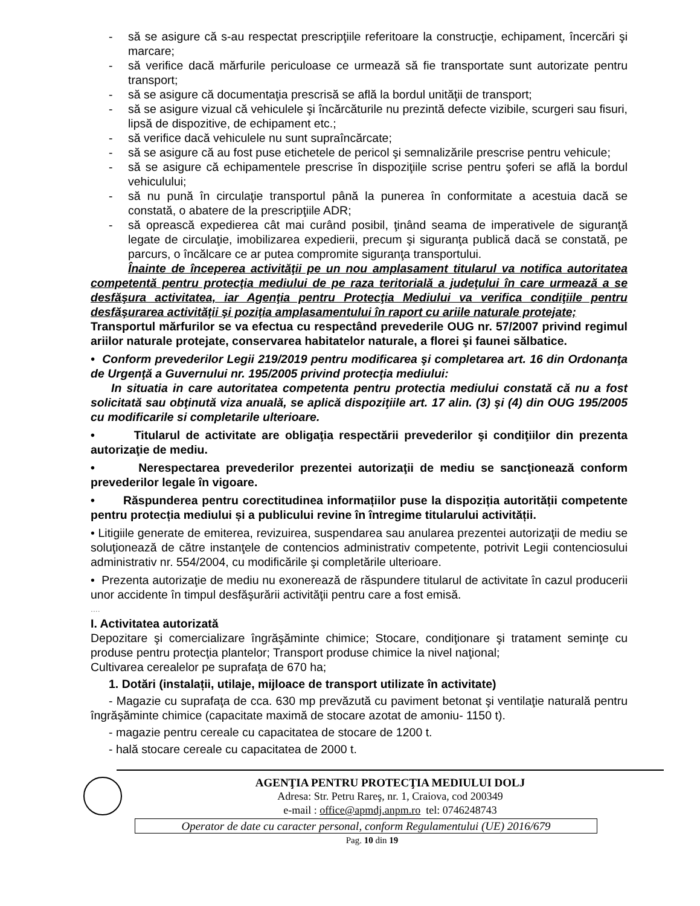- să se asigure că s-au respectat prescripţiile referitoare la construcţie, echipament, încercări şi marcare;
- să verifice dacă mărfurile periculoase ce urmează să fie transportate sunt autorizate pentru transport;
- să se asigure că documentaţia prescrisă se află la bordul unităţii de transport;
- să se asigure vizual că vehiculele şi încărcăturile nu prezintă defecte vizibile, scurgeri sau fisuri, lipsă de dispozitive, de echipament etc.;
- să verifice dacă vehiculele nu sunt supraîncărcate;
- să se asigure că au fost puse etichetele de pericol şi semnalizările prescrise pentru vehicule;
- să se asigure că echipamentele prescrise în dispoziţiile scrise pentru şoferi se află la bordul vehiculului;
- să nu pună în circulaţie transportul până la punerea în conformitate a acestuia dacă se constată, o abatere de la prescripţiile ADR;
- să oprească expedierea cât mai curând posibil, ţinând seama de imperativele de siguranţă legate de circulaţie, imobilizarea expedierii, precum şi siguranţa publică dacă se constată, pe parcurs, o încălcare ce ar putea compromite siguranţa transportului.
Înainte de începerea activităţii pe un nou amplasament titularul va notifica autoritatea competentă pentru protecţia mediului de pe raza teritorială a judeţului în care urmează a se desfăşura activitatea, iar Agenţia pentru Protecţia Mediului va verifica condiţiile pentru desfăşurarea activităţii şi poziţia amplasamentului în raport cu ariile naturale protejate;
Transportul mărfurilor se va efectua cu respectând prevederile OUG nr. 57/2007 privind regimul ariilor naturale protejate, conservarea habitatelor naturale, a florei şi faunei sălbatice.
• Conform prevederilor Legii 219/2019 pentru modificarea şi completarea art. 16 din Ordonanţa de Urgenţă a Guvernului nr. 195/2005 privind protecţia mediului:
In situatia in care autoritatea competenta pentru protectia mediului constată că nu a fost solicitată sau obţinută viza anuală, se aplică dispoziţiile art. 17 alin. (3) şi (4) din OUG 195/2005 cu modificarile si completarile ulterioare.
• Titularul de activitate are obligaţia respectării prevederilor şi condiţiilor din prezenta autorizaţie de mediu.
• Nerespectarea prevederilor prezentei autorizaţii de mediu se sancţionează conform prevederilor legale în vigoare.
• Răspunderea pentru corectitudinea informațiilor puse la dispoziția autorității competente pentru protecția mediului și a publicului revine în întregime titularului activității.
• Litigiile generate de emiterea, revizuirea, suspendarea sau anularea prezentei autorizaţii de mediu se soluţionează de către instanţele de contencios administrativ competente, potrivit Legii contenciosului administrativ nr. 554/2004, cu modificările şi completările ulterioare.
• Prezenta autorizaţie de mediu nu exonerează de răspundere titularul de activitate în cazul producerii unor accidente în timpul desfăşurării activităţii pentru care a fost emisă.
....
I. Activitatea autorizată
Depozitare şi comercializare îngrăşăminte chimice; Stocare, condiţionare şi tratament seminţe cu produse pentru protecţia plantelor; Transport produse chimice la nivel naţional;
Cultivarea cerealelor pe suprafaţa de 670 ha;
1. Dotări (instalații, utilaje, mijloace de transport utilizate în activitate)
- Magazie cu suprafaţa de cca. 630 mp prevăzută cu paviment betonat şi ventilaţie naturală pentru îngrăşăminte chimice (capacitate maximă de stocare azotat de amoniu- 1150 t).
- magazie pentru cereale cu capacitatea de stocare de 1200 t.
- hală stocare cereale cu capacitatea de 2000 t.
AGENŢIA PENTRU PROTECŢIA MEDIULUI DOLJ
Adresa: Str. Petru Rareş, nr. 1, Craiova, cod 200349
e-mail : office@apmdj.anpm.ro tel: 0746248743
Operator de date cu caracter personal, conform Regulamentului (UE) 2016/679
Pag. 10 din 19